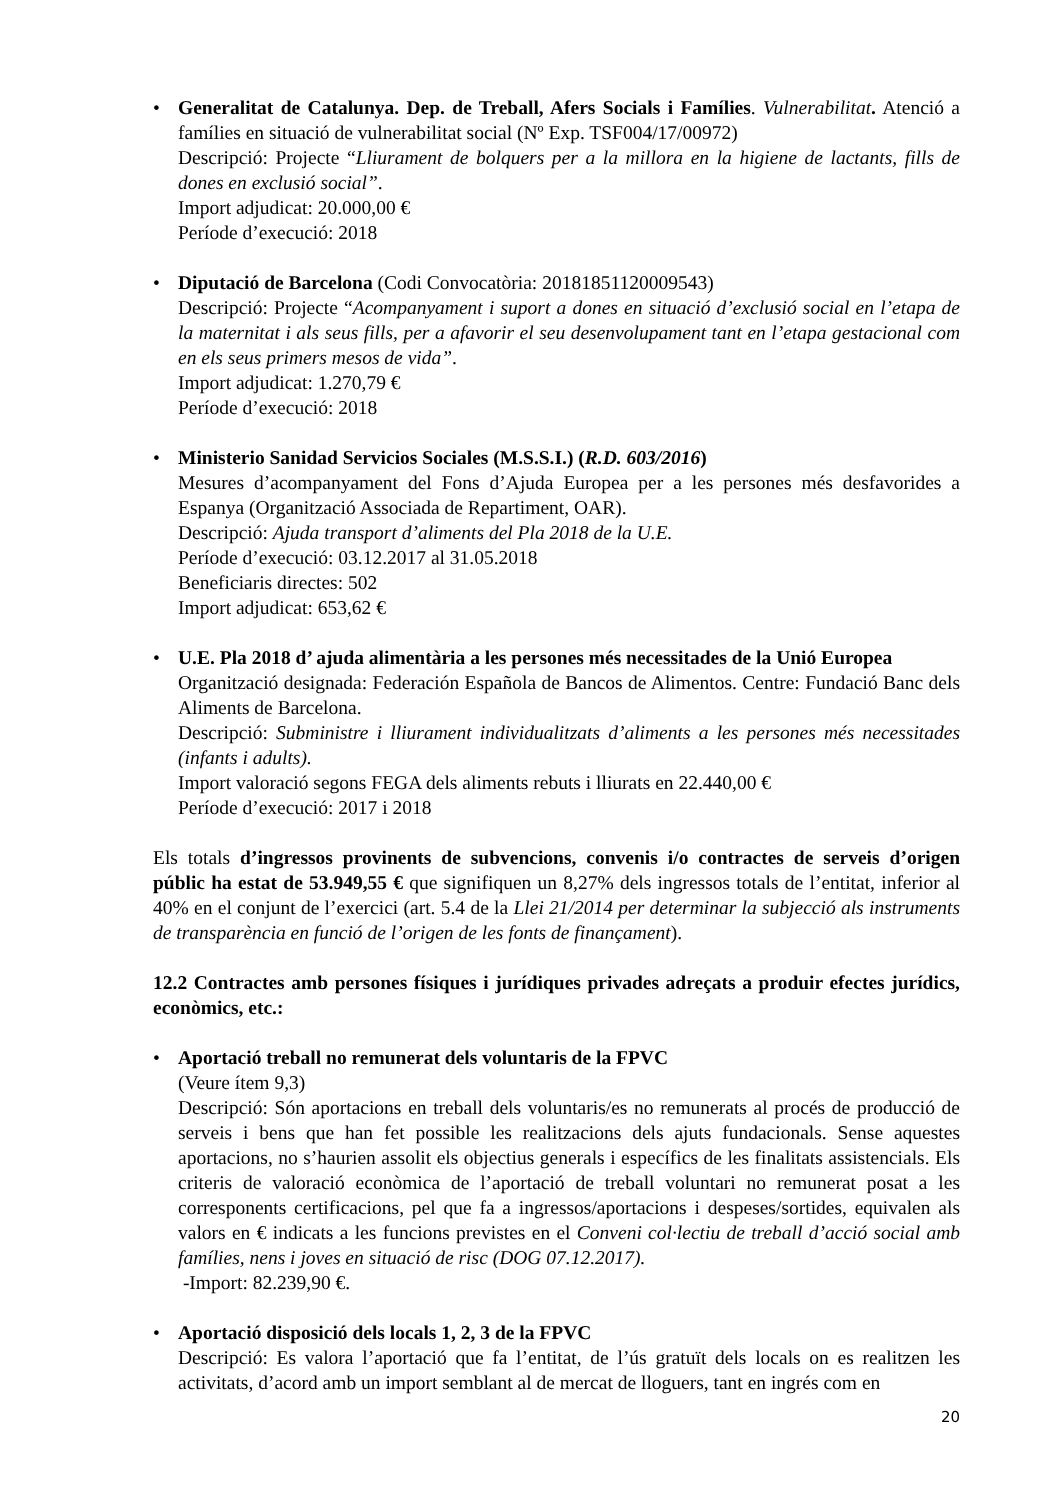• Generalitat de Catalunya. Dep. de Treball, Afers Socials i Famílies. Vulnerabilitat. Atenció a famílies en situació de vulnerabilitat social (Nº Exp. TSF004/17/00972)
Descripció: Projecte “Lliurament de bolquers per a la millora en la higiene de lactants, fills de dones en exclusió social”.
Import adjudicat: 20.000,00 €
Període d’execució: 2018
• Diputació de Barcelona (Codi Convocatòria: 20181851120009543)
Descripció: Projecte “Acompanyament i suport a dones en situació d’exclusió social en l’etapa de la maternitat i als seus fills, per a afavorir el seu desenvolupament tant en l’etapa gestacional com en els seus primers mesos de vida”.
Import adjudicat: 1.270,79 €
Període d’execució: 2018
• Ministerio Sanidad Servicios Sociales (M.S.S.I.) (R.D. 603/2016)
Mesures d’acompanyament del Fons d’Ajuda Europea per a les persones més desfavorides a Espanya (Organització Associada de Repartiment, OAR).
Descripció: Ajuda transport d’aliments del Pla 2018 de la U.E.
Període d’execució: 03.12.2017 al 31.05.2018
Beneficiaris directes: 502
Import adjudicat: 653,62 €
• U.E. Pla 2018 d’ ajuda alimentària a les persones més necessitades de la Unió Europea
Organització designada: Federación Española de Bancos de Alimentos. Centre: Fundació Banc dels Aliments de Barcelona.
Descripció: Subministre i lliurament individualitzats d’aliments a les persones més necessitades (infants i adults).
Import valoració segons FEGA dels aliments rebuts i lliurats en 22.440,00 €
Període d’execució: 2017 i 2018
Els totals d’ingressos provinents de subvencions, convenis i/o contractes de serveis d’origen públic ha estat de 53.949,55 € que signifiquen un 8,27% dels ingressos totals de l’entitat, inferior al 40% en el conjunt de l’exercici (art. 5.4 de la Llei 21/2014 per determinar la subjecció als instruments de transparència en funció de l’origen de les fonts de finançament).
12.2 Contractes amb persones físiques i jurídiques privades adreçats a produir efectes jurídics, econòmics, etc.:
• Aportació treball no remunerat dels voluntaris de la FPVC
(Veure ítem 9,3)
Descripció: Són aportacions en treball dels voluntaris/es no remunerats al procés de producció de serveis i bens que han fet possible les realitzacions dels ajuts fundacionals. Sense aquestes aportacions, no s’haurien assolit els objectius generals i específics de les finalitats assistencials. Els criteris de valoració econòmica de l’aportació de treball voluntari no remunerat posat a les corresponents certificacions, pel que fa a ingressos/aportacions i despeses/sortides, equivalen als valors en € indicats a les funcions previstes en el Conveni col·lectiu de treball d’acció social amb famílies, nens i joves en situació de risc (DOG 07.12.2017).
-Import: 82.239,90 €.
• Aportació disposició dels locals 1, 2, 3 de la FPVC
Descripció: Es valora l’aportació que fa l’entitat, de l’ús gratuït dels locals on es realitzen les activitats, d’acord amb un import semblant al de mercat de lloguers, tant en ingrés com en
20